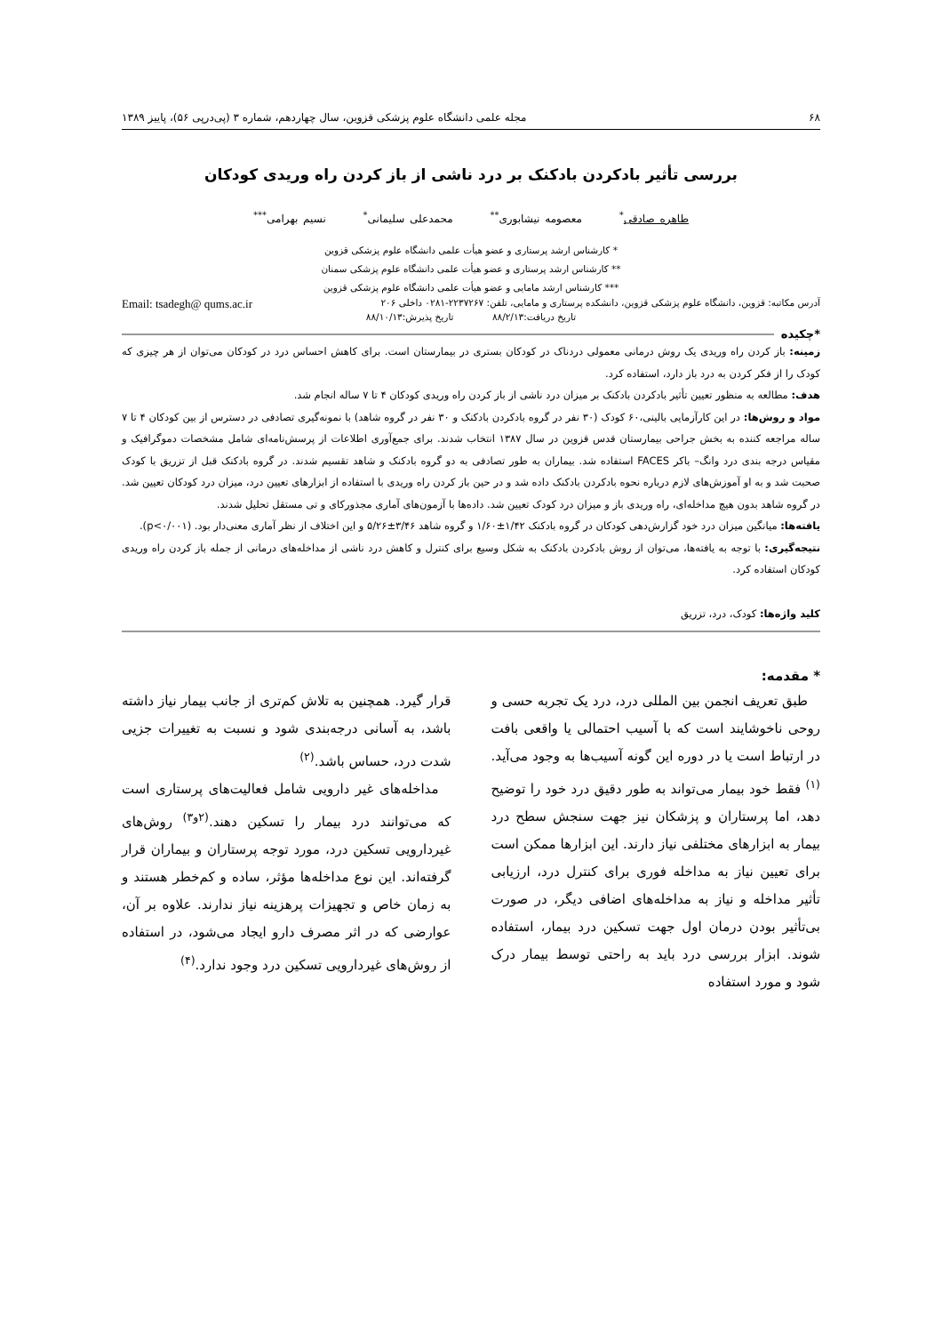۶۸ مجله علمی دانشگاه علوم پزشکی قزوین، سال چهاردهم، شماره ۳ (پی‌درپی ۵۶)، پاییز ۱۳۸۹
بررسی تأثیر بادکردن بادکنک بر درد ناشی از باز کردن راه وریدی کودکان
طاهره صادقی<sup>*</sup> معصومه نیشابوری<sup>**</sup> محمدعلی سلیمانی<sup>*</sup> نسیم بهرامی<sup>***</sup>
* کارشناس ارشد پرستاری و عضو هیأت علمی دانشگاه علوم پزشکی قزوین
** کارشناس ارشد پرستاری و عضو هیأت علمی دانشگاه علوم پزشکی سمنان
*** کارشناس ارشد مامایی و عضو هیأت علمی دانشگاه علوم پزشکی قزوین
آدرس مکاتبه: قزوین، دانشگاه علوم پزشکی قزوین، دانشکده پرستاری و مامایی، تلفن: ۲۲۳۷۲۶۷-۰۲۸۱ داخلی ۲۰۶ Email: tsadegh@ qums.ac.ir
تاریخ دریافت:۸۸/۲/۱۳ تاریخ پذیرش:۸۸/۱۰/۱۳
*چکیده
زمینه: باز کردن راه وریدی یک روش درمانی معمولی دردناک در کودکان بستری در بیمارستان است. برای کاهش احساس درد در کودکان می‌توان از هر چیزی که کودک را از فکر کردن به درد باز دارد، استفاده کرد.
هدف: مطالعه به منظور تعیین تأثیر بادکردن بادکنک بر میزان درد ناشی از باز کردن راه وریدی کودکان ۴ تا ۷ ساله انجام شد.
مواد و روش‌ها: در این کارآزمایی بالینی،۶۰ کودک (۳۰ نفر در گروه بادکردن بادکنک و ۳۰ نفر در گروه شاهد) با نمونه‌گیری تصادفی در دسترس از بین کودکان ۴ تا ۷ ساله مراجعه کننده به بخش جراحی بیمارستان قدس قزوین در سال ۱۳۸۷ انتخاب شدند. برای جمع‌آوری اطلاعات از پرسش‌نامه‌ای شامل مشخصات دموگرافیک و مقیاس درجه بندی درد وانگ– باکر FACES استفاده شد. بیماران به طور تصادفی به دو گروه بادکنک و شاهد تقسیم شدند. در گروه بادکنک قبل از تزریق با کودک صحبت شد و به او آموزش‌های لازم درباره نحوه بادکردن بادکنک داده شد و در حین باز کردن راه وریدی با استفاده از ابزارهای تعیین درد، میزان درد کودکان تعیین شد. در گروه شاهد بدون هیچ مداخله‌ای، راه وریدی باز و میزان درد کودک تعیین شد. داده‌ها با آزمون‌های آماری مجذورکای و تی مستقل تحلیل شدند.
یافته‌ها: میانگین میزان درد خود گزارش‌دهی کودکان در گروه بادکنک ۱/۴۲±۱/۶۰ و گروه شاهد ۳/۴۶±۵/۲۶ و این اختلاف از نظر آماری معنی‌دار بود. (p<۰/۰۰۱).
نتیجه‌گیری: با توجه به یافته‌ها، می‌توان از روش بادکردن بادکنک به شکل وسیع برای کنترل و کاهش درد ناشی از مداخله‌های درمانی از جمله باز کردن راه وریدی کودکان استفاده کرد.
کلید واژه‌ها: کودک، درد، تزریق
* مقدمه:
طبق تعریف انجمن بین المللی درد، درد یک تجربه حسی و روحی ناخوشایند است که با آسیب احتمالی یا واقعی بافت در ارتباط است یا در دوره این گونه آسیب‌ها به وجود می‌آید.<sup>(۱)</sup> فقط خود بیمار می‌تواند به طور دقیق درد خود را توضیح دهد، اما پرستاران و پزشکان نیز جهت سنجش سطح درد بیمار به ابزارهای مختلفی نیاز دارند. این ابزارها ممکن است برای تعیین نیاز به مداخله فوری برای کنترل درد، ارزیابی تأثیر مداخله و نیاز به مداخله‌های اضافی دیگر، در صورت بی‌تأثیر بودن درمان اول جهت تسکین درد بیمار، استفاده شوند. ابزار بررسی درد باید به راحتی توسط بیمار درک شود و مورد استفاده
قرار گیرد. همچنین به تلاش کم‌تری از جانب بیمار نیاز داشته باشد، به آسانی درجه‌بندی شود و نسبت به تغییرات جزیی شدت درد، حساس باشد.<sup>(۲)</sup>
مداخله‌های غیر دارویی شامل فعالیت‌های پرستاری است که می‌توانند درد بیمار را تسکین دهند.<sup>(۲و۳)</sup> روش‌های غیردارویی تسکین درد، مورد توجه پرستاران و بیماران قرار گرفته‌اند. این نوع مداخله‌ها مؤثر، ساده و کم‌خطر هستند و به زمان خاص و تجهیزات پرهزینه نیاز ندارند. علاوه بر آن، عوارضی که در اثر مصرف دارو ایجاد می‌شود، در استفاده از روش‌های غیردارویی تسکین درد وجود ندارد.<sup>(۴)</sup>